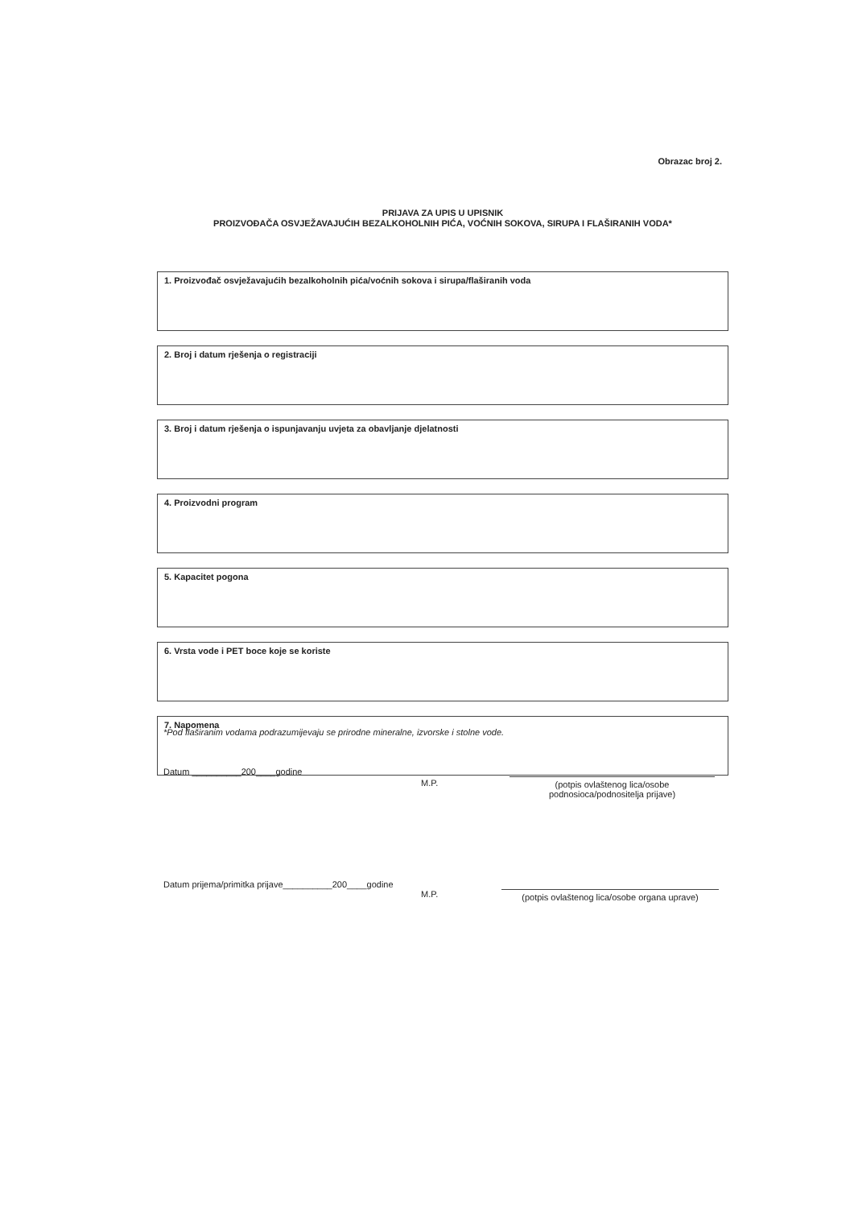Obrazac broj 2.
PRIJAVA ZA UPIS U UPISNIK
PROIZVOĐAČA OSVJEŽAVAJUĆIH BEZALKOHOLNIH PIĆA, VOĆNIH SOKOVA, SIRUPA I FLAŠIRANIH VODA*
1. Proizvođač osvježavajućih bezalkoholnih pića/voćnih sokova i sirupa/flaširanih voda
2. Broj i datum rješenja o registraciji
3. Broj i datum rješenja o ispunjavanju uvjeta za obavljanje djelatnosti
4. Proizvodni program
5. Kapacitet pogona
6. Vrsta vode i PET boce koje se koriste
7. Napomena
*Pod flaširanim vodama podrazumijevaju se prirodne mineralne, izvorske i stolne vode.
Datum __________200____godine
M.P. (potpis ovlaštenog lica/osobe podnosioca/podnositelja prijave)
Datum prijema/primitka prijave__________200____godine
M.P.
(potpis ovlaštenog lica/osobe organa uprave)